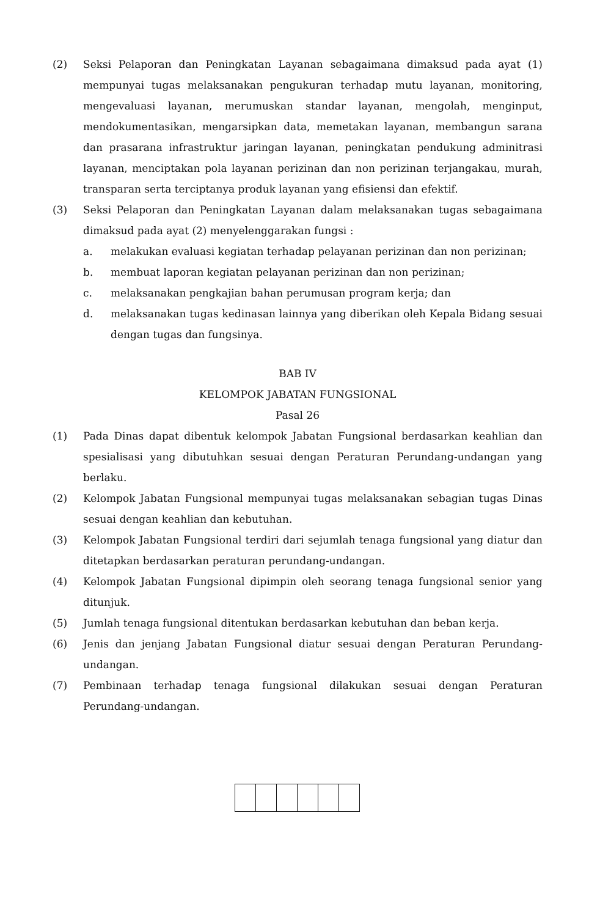(2) Seksi Pelaporan dan Peningkatan Layanan sebagaimana dimaksud pada ayat (1) mempunyai tugas melaksanakan pengukuran terhadap mutu layanan, monitoring, mengevaluasi layanan, merumuskan standar layanan, mengolah, menginput, mendokumentasikan, mengarsipkan data, memetakan layanan, membangun sarana dan prasarana infrastruktur jaringan layanan, peningkatan pendukung adminitrasi layanan, menciptakan pola layanan perizinan dan non perizinan terjangakau, murah, transparan serta terciptanya produk layanan yang efisiensi dan efektif.
(3) Seksi Pelaporan dan Peningkatan Layanan dalam melaksanakan tugas sebagaimana dimaksud pada ayat (2) menyelenggarakan fungsi :
a. melakukan evaluasi kegiatan terhadap pelayanan perizinan dan non perizinan;
b. membuat laporan kegiatan pelayanan perizinan dan non perizinan;
c. melaksanakan pengkajian bahan perumusan program kerja; dan
d. melaksanakan tugas kedinasan lainnya yang diberikan oleh Kepala Bidang sesuai dengan tugas dan fungsinya.
BAB IV
KELOMPOK JABATAN FUNGSIONAL
Pasal 26
(1) Pada Dinas dapat dibentuk kelompok Jabatan Fungsional berdasarkan keahlian dan spesialisasi yang dibutuhkan sesuai dengan Peraturan Perundang-undangan yang berlaku.
(2) Kelompok Jabatan Fungsional mempunyai tugas melaksanakan sebagian tugas Dinas sesuai dengan keahlian dan kebutuhan.
(3) Kelompok Jabatan Fungsional terdiri dari sejumlah tenaga fungsional yang diatur dan ditetapkan berdasarkan peraturan perundang-undangan.
(4) Kelompok Jabatan Fungsional dipimpin oleh seorang tenaga fungsional senior yang ditunjuk.
(5) Jumlah tenaga fungsional ditentukan berdasarkan kebutuhan dan beban kerja.
(6) Jenis dan jenjang Jabatan Fungsional diatur sesuai dengan Peraturan Perundang-undangan.
(7) Pembinaan terhadap tenaga fungsional dilakukan sesuai dengan Peraturan Perundang-undangan.